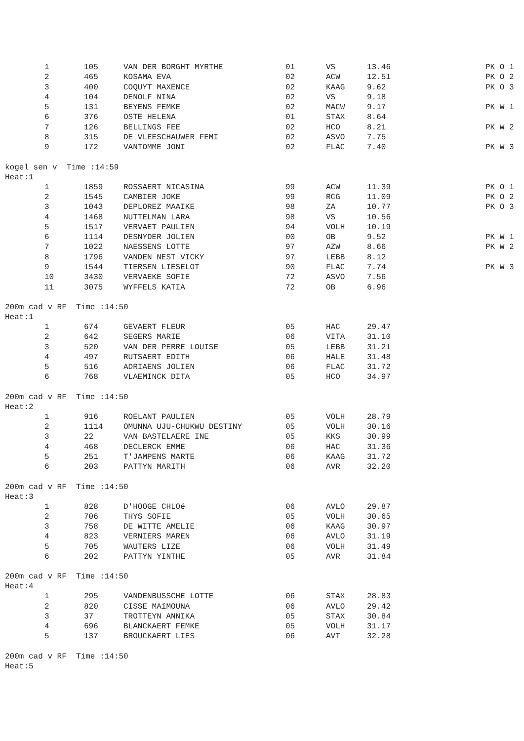| | 1 | 105 | VAN DER BORGHT MYRTHE | 01 | VS | 13.46 | PK O 1 |
| | 2 | 465 | KOSAMA EVA | 02 | ACW | 12.51 | PK O 2 |
| | 3 | 400 | COQUYT MAXENCE | 02 | KAAG | 9.62 | PK O 3 |
| | 4 | 104 | DENOLF NINA | 02 | VS | 9.18 | |
| | 5 | 131 | BEYENS FEMKE | 02 | MACW | 9.17 | PK W 1 |
| | 6 | 376 | OSTE HELENA | 01 | STAX | 8.64 | |
| | 7 | 126 | BELLINGS FEE | 02 | HCO | 8.21 | PK W 2 |
| | 8 | 315 | DE VLEESCHAUWER FEMI | 02 | ASVO | 7.75 | |
| | 9 | 172 | VANTOMME JONI | 02 | FLAC | 7.40 | PK W 3 |
kogel sen v Time :14:59
Heat:1
| | 1 | 1859 | ROSSAERT NICASINA | 99 | ACW | 11.39 | PK O 1 |
| | 2 | 1545 | CAMBIER JOKE | 99 | RCG | 11.09 | PK O 2 |
| | 3 | 1043 | DEPLOREZ MAAIKE | 98 | ZA | 10.77 | PK O 3 |
| | 4 | 1468 | NUTTELMAN LARA | 98 | VS | 10.56 | |
| | 5 | 1517 | VERVAET PAULIEN | 94 | VOLH | 10.19 | |
| | 6 | 1114 | DESNYDER JOLIEN | 00 | OB | 9.52 | PK W 1 |
| | 7 | 1022 | NAESSENS LOTTE | 97 | AZW | 8.66 | PK W 2 |
| | 8 | 1796 | VANDEN NEST VICKY | 97 | LEBB | 8.12 | |
| | 9 | 1544 | TIERSEN LIESELOT | 90 | FLAC | 7.74 | PK W 3 |
| | 10 | 3430 | VERVAEKE SOFIE | 72 | ASVO | 7.56 | |
| | 11 | 3075 | WYFFELS KATIA | 72 | OB | 6.96 | |
200m cad v RF Time :14:50
Heat:1
| | 1 | 674 | GEVAERT FLEUR | 05 | HAC | 29.47 |
| | 2 | 642 | SEGERS MARIE | 06 | VITA | 31.10 |
| | 3 | 520 | VAN DER PERRE LOUISE | 05 | LEBB | 31.21 |
| | 4 | 497 | RUTSAERT EDITH | 06 | HALE | 31.48 |
| | 5 | 516 | ADRIAENS JOLIEN | 06 | FLAC | 31.72 |
| | 6 | 768 | VLAEMINCK DITA | 05 | HCO | 34.97 |
200m cad v RF Time :14:50
Heat:2
| | 1 | 916 | ROELANT PAULIEN | 05 | VOLH | 28.79 |
| | 2 | 1114 | OMUNNA UJU-CHUKWU DESTINY | 05 | VOLH | 30.16 |
| | 3 | 22 | VAN BASTELAERE INE | 05 | KKS | 30.99 |
| | 4 | 468 | DECLERCK EMME | 06 | HAC | 31.36 |
| | 5 | 251 | T'JAMPENS MARTE | 06 | KAAG | 31.72 |
| | 6 | 203 | PATTYN MARITH | 06 | AVR | 32.20 |
200m cad v RF Time :14:50
Heat:3
| | 1 | 828 | D'HOOGE CHLOé | 06 | AVLO | 29.87 |
| | 2 | 706 | THYS SOFIE | 05 | VOLH | 30.65 |
| | 3 | 758 | DE WITTE AMELIE | 06 | KAAG | 30.97 |
| | 4 | 823 | VERNIERS MAREN | 06 | AVLO | 31.19 |
| | 5 | 705 | WAUTERS LIZE | 06 | VOLH | 31.49 |
| | 6 | 202 | PATTYN YINTHE | 05 | AVR | 31.84 |
200m cad v RF Time :14:50
Heat:4
| | 1 | 295 | VANDENBUSSCHE LOTTE | 06 | STAX | 28.83 |
| | 2 | 820 | CISSE MAïMOUNA | 06 | AVLO | 29.42 |
| | 3 | 37 | TROTTEYN ANNIKA | 05 | STAX | 30.84 |
| | 4 | 696 | BLANCKAERT FEMKE | 05 | VOLH | 31.17 |
| | 5 | 137 | BROUCKAERT LIES | 06 | AVT | 32.28 |
200m cad v RF Time :14:50
Heat:5